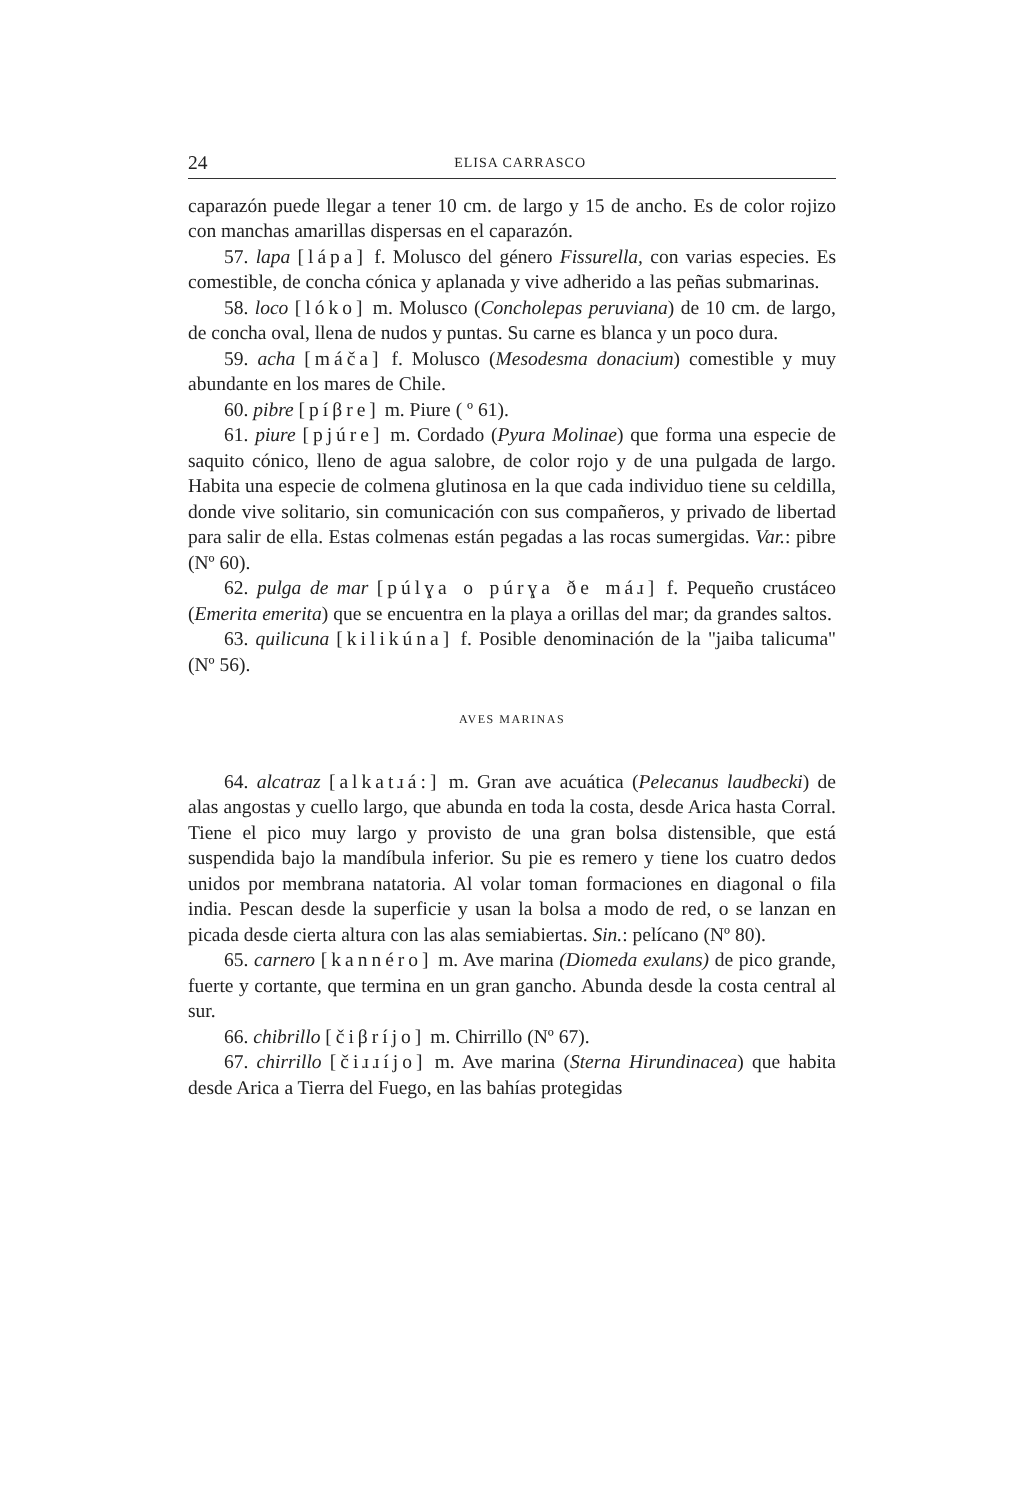24 ELISA CARRASCO
caparazón puede llegar a tener 10 cm. de largo y 15 de ancho. Es de color rojizo con manchas amarillas dispersas en el caparazón.
57. lapa [lápa] f. Molusco del género Fissurella, con varias especies. Es comestible, de concha cónica y aplanada y vive adherido a las peñas submarinas.
58. loco [lóko] m. Molusco (Concholepas peruviana) de 10 cm. de largo, de concha oval, llena de nudos y puntas. Su carne es blanca y un poco dura.
59. acha [máča] f. Molusco (Mesodesma donacium) comestible y muy abundante en los mares de Chile.
60. pibre [píβre] m. Piure ( º 61).
61. piure [pjúre] m. Cordado (Pyura Molinae) que forma una especie de saquito cónico, lleno de agua salobre, de color rojo y de una pulgada de largo. Habita una especie de colmena glutinosa en la que cada individuo tiene su celdilla, donde vive solitario, sin comunicación con sus compañeros, y privado de libertad para salir de ella. Estas colmenas están pegadas a las rocas sumergidas. Var.: pibre (Nº 60).
62. pulga de mar [púlɣa o púrɣa ðe máɹ] f. Pequeño crustáceo (Emerita emerita) que se encuentra en la playa a orillas del mar; da grandes saltos.
63. quilicuna [kilikúna] f. Posible denominación de la "jaiba talicuma" (Nº 56).
AVES MARINAS
64. alcatraz [alkatɹá:] m. Gran ave acuática (Pelecanus laudbecki) de alas angostas y cuello largo, que abunda en toda la costa, desde Arica hasta Corral. Tiene el pico muy largo y provisto de una gran bolsa distensible, que está suspendida bajo la mandíbula inferior. Su pie es remero y tiene los cuatro dedos unidos por membrana natatoria. Al volar toman formaciones en diagonal o fila india. Pescan desde la superficie y usan la bolsa a modo de red, o se lanzan en picada desde cierta altura con las alas semiabiertas. Sin.: pelícano (Nº 80).
65. carnero [kannéro] m. Ave marina (Diomeda exulans) de pico grande, fuerte y cortante, que termina en un gran gancho. Abunda desde la costa central al sur.
66. chibrillo [čiβríjo] m. Chirrillo (Nº 67).
67. chirrillo [čiɹɹíjo] m. Ave marina (Sterna Hirundinacea) que habita desde Arica a Tierra del Fuego, en las bahías protegidas